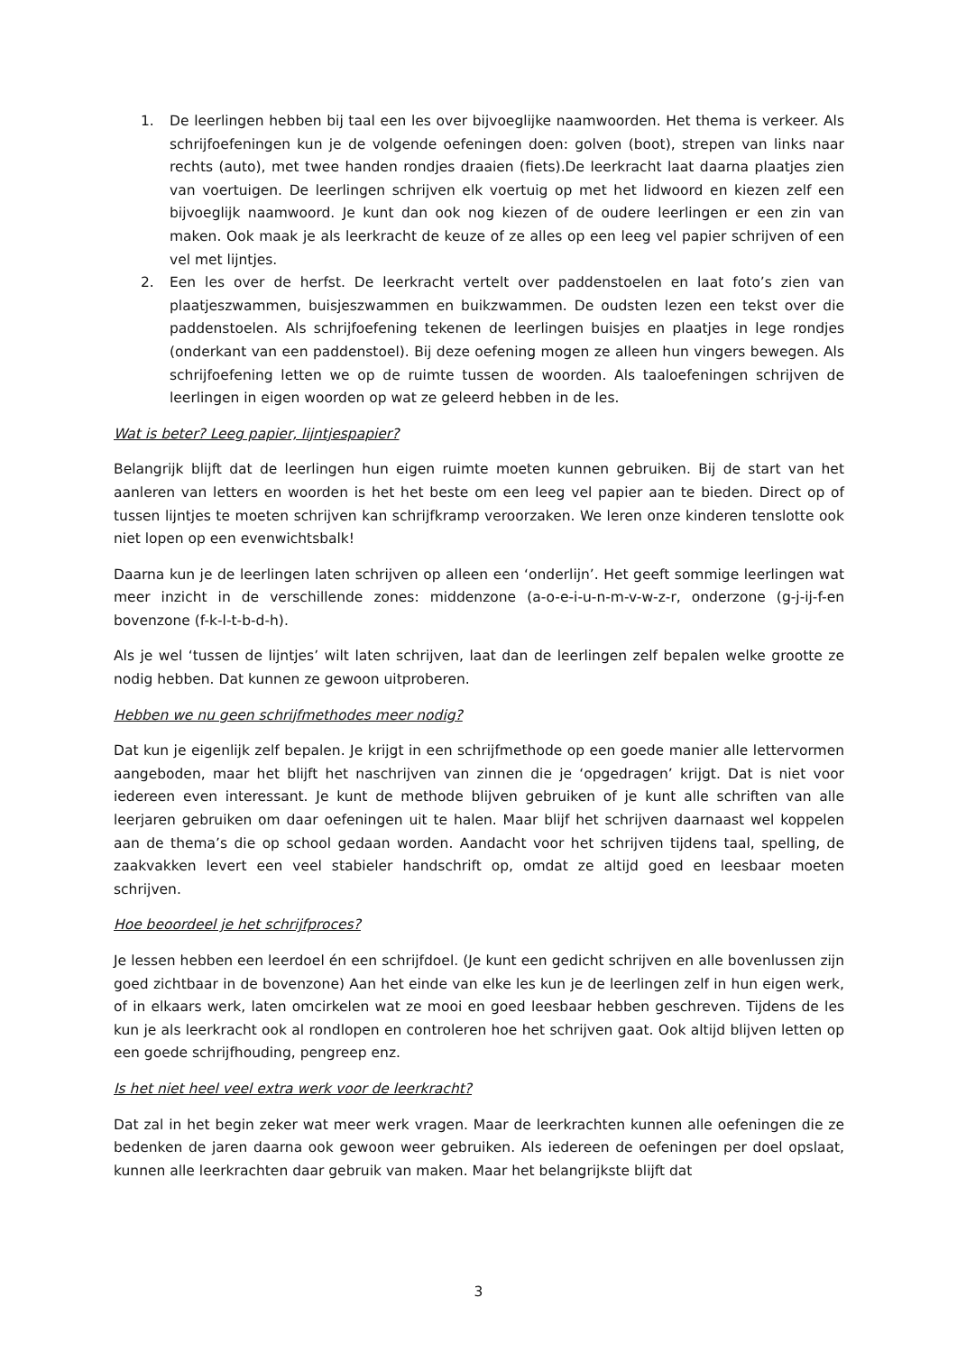1. De leerlingen hebben bij taal een les over bijvoeglijke naamwoorden. Het thema is verkeer. Als schrijfoefeningen kun je de volgende oefeningen doen: golven (boot), strepen van links naar rechts (auto), met twee handen rondjes draaien (fiets).De leerkracht laat daarna plaatjes zien van voertuigen. De leerlingen schrijven elk voertuig op met het lidwoord en kiezen zelf een bijvoeglijk naamwoord. Je kunt dan ook nog kiezen of de oudere leerlingen er een zin van maken. Ook maak je als leerkracht de keuze of ze alles op een leeg vel papier schrijven of een vel met lijntjes.
2. Een les over de herfst. De leerkracht vertelt over paddenstoelen en laat foto’s zien van plaatjeszwammen, buisjeszwammen en buikzwammen. De oudsten lezen een tekst over die paddenstoelen. Als schrijfoefening tekenen de leerlingen buisjes en plaatjes in lege rondjes (onderkant van een paddenstoel). Bij deze oefening mogen ze alleen hun vingers bewegen. Als schrijfoefening letten we op de ruimte tussen de woorden. Als taaloefeningen schrijven de leerlingen in eigen woorden op wat ze geleerd hebben in de les.
Wat is beter? Leeg papier, lijntjespapier?
Belangrijk blijft dat de leerlingen hun eigen ruimte moeten kunnen gebruiken. Bij de start van het aanleren van letters en woorden is het het beste om een leeg vel papier aan te bieden. Direct op of tussen lijntjes te moeten schrijven kan schrijfkramp veroorzaken. We leren onze kinderen tenslotte ook niet lopen op een evenwichtsbalk!
Daarna kun je de leerlingen laten schrijven op alleen een ‘onderlijn’. Het geeft sommige leerlingen wat meer inzicht in de verschillende zones: middenzone (a-o-e-i-u-n-m-v-w-z-r, onderzone (g-j-ij-f-en bovenzone (f-k-l-t-b-d-h).
Als je wel ‘tussen de lijntjes’ wilt laten schrijven, laat dan de leerlingen zelf bepalen welke grootte ze nodig hebben. Dat kunnen ze gewoon uitproberen.
Hebben we nu geen schrijfmethodes meer nodig?
Dat kun je eigenlijk zelf bepalen. Je krijgt in een schrijfmethode op een goede manier alle lettervormen aangeboden, maar het blijft het naschrijven van zinnen die je ‘opgedragen’ krijgt. Dat is niet voor iedereen even interessant. Je kunt de methode blijven gebruiken of je kunt alle schriften van alle leerjaren gebruiken om daar oefeningen uit te halen. Maar blijf het schrijven daarnaast wel koppelen aan de thema’s die op school gedaan worden. Aandacht voor het schrijven tijdens taal, spelling, de zaakvakken levert een veel stabieler handschrift op, omdat ze altijd goed en leesbaar moeten schrijven.
Hoe beoordeel je het schrijfproces?
Je lessen hebben een leerdoel én een schrijfdoel. (Je kunt een gedicht schrijven en alle bovenlussen zijn goed zichtbaar in de bovenzone) Aan het einde van elke les kun je de leerlingen zelf in hun eigen werk, of in elkaars werk, laten omcirkelen wat ze mooi en goed leesbaar hebben geschreven. Tijdens de les kun je als leerkracht ook al rondlopen en controleren hoe het schrijven gaat. Ook altijd blijven letten op een goede schrijfhouding, pengreep enz.
Is het niet heel veel extra werk voor de leerkracht?
Dat zal in het begin zeker wat meer werk vragen. Maar de leerkrachten kunnen alle oefeningen die ze bedenken de jaren daarna ook gewoon weer gebruiken. Als iedereen de oefeningen per doel opslaat, kunnen alle leerkrachten daar gebruik van maken. Maar het belangrijkste blijft dat
3